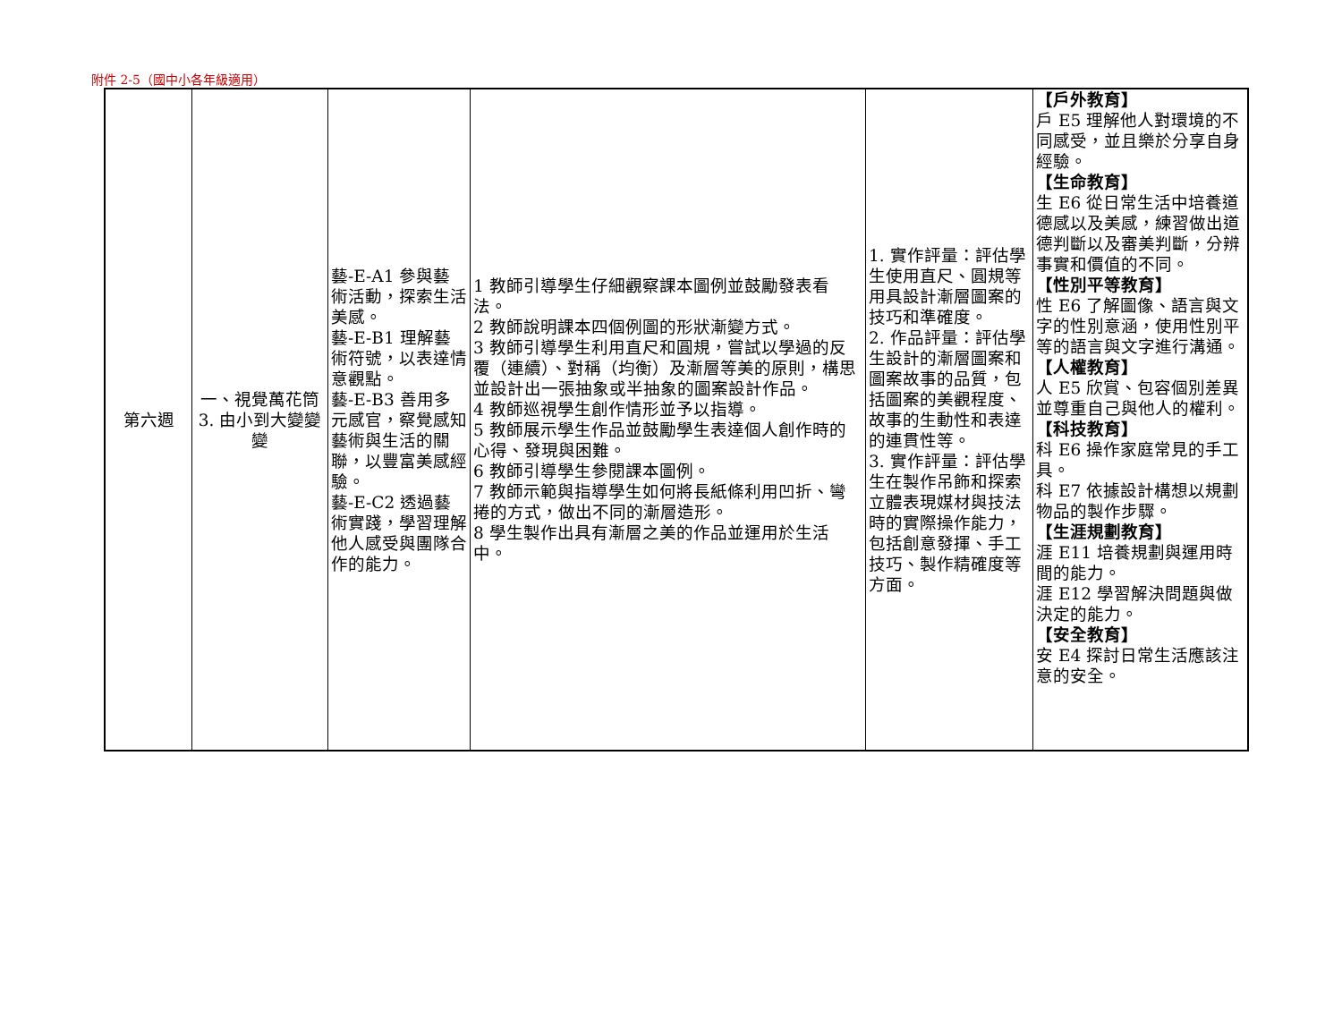附件 2-5（國中小各年級適用）
| 第六週 | 一、視覺萬花筒 3. 由小到大變變變 | 藝-E-A1 參與藝術活動，探索生活美感。 藝-E-B1 理解藝術符號，以表達情意觀點。 藝-E-B3 善用多元感官，察覺感知藝術與生活的關聯，以豐富美感經驗。 藝-E-C2 透過藝術實踐，學習理解他人感受與團隊合作的能力。 | 1 教師引導學生仔細觀察課本圖例並鼓勵發表看法。 2 教師說明課本四個例圖的形狀漸變方式。 3 教師引導學生利用直尺和圓規，嘗試以學過的反覆（連續）、對稱（均衡）及漸層等美的原則，構思並設計出一張抽象或半抽象的圖案設計作品。 4 教師巡視學生創作情形並予以指導。 5 教師展示學生作品並鼓勵學生表達個人創作時的心得、發現與困難。 6 教師引導學生參閱課本圖例。 7 教師示範與指導學生如何將長紙條利用凹折、彎捲的方式，做出不同的漸層造形。 8 學生製作出具有漸層之美的作品並運用於生活中。 | 1. 實作評量：評估學生使用直尺、圓規等用具設計漸層圖案的技巧和準確度。 2. 作品評量：評估學生設計的漸層圖案和圖案故事的品質，包括圖案的美觀程度、故事的生動性和表達的連貫性等。 3. 實作評量：評估學生在製作吊飾和探索立體表現媒材與技法時的實際操作能力，包括創意發揮、手工技巧、製作精確度等方面。 | 【戶外教育】 戶 E5 理解他人對環境的不同感受，並且樂於分享自身經驗。 【生命教育】 生 E6 從日常生活中培養道德感以及美感，練習做出道德判斷以及審美判斷，分辨事實和價值的不同。 【性別平等教育】 性 E6 了解圖像、語言與文字的性別意涵，使用性別平等的語言與文字進行溝通。 【人權教育】 人 E5 欣賞、包容個別差異並尊重自己與他人的權利。 【科技教育】 科 E6 操作家庭常見的手工具。 科 E7 依據設計構想以規劃物品的製作步驟。 【生涯規劃教育】 涯 E11 培養規劃與運用時間的能力。 涯 E12 學習解決問題與做決定的能力。 【安全教育】 安 E4 探討日常生活應該注意的安全。 |